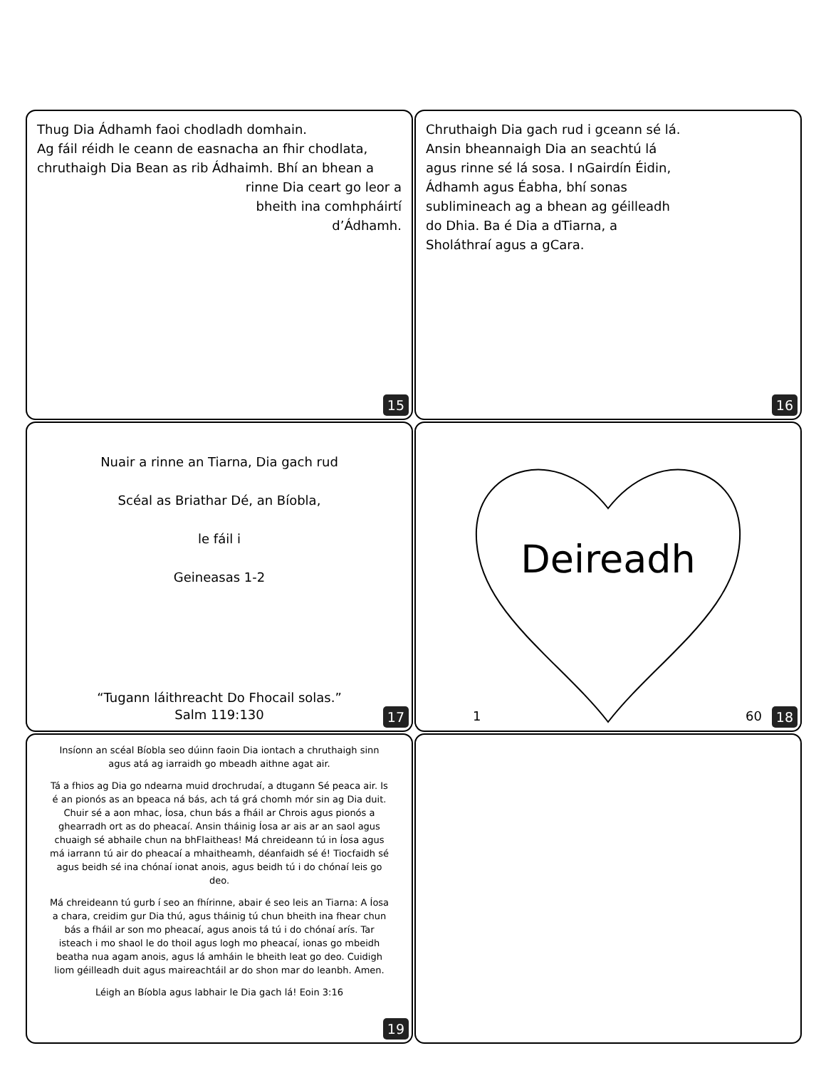Thug Dia Ádhamh faoi chodladh domhain.
Ag fáil réidh le ceann de easnacha an fhir chodlata, chruthaigh Dia Bean as rib Ádhaimh. Bhí an bhean a
rinne Dia ceart go leor a
bheith ina comhpháirtí
d’Ádhamh.
15
Chruthaigh Dia gach rud i gceann sé lá. Ansin bheannaigh Dia an seachtú lá agus rinne sé lá sosa. I nGairdín Éidin, Ádhamh agus Éabha, bhí sonas sublimineach ag a bhean ag géilleadh do Dhia. Ba é Dia a dTiarna, a Sholáthraí agus a gCara.
16
Nuair a rinne an Tiarna, Dia gach rud
Scéal as Briathar Dé, an Bíobla,
le fáil i
Geineasas 1-2
“Tugann láithreacht Do Fhocail solas.”
Salm 119:130
17
Deireadh
1 60 18
Insíonn an scéal Bíobla seo dúinn faoin Dia iontach a chruthaigh sinn agus atá ag iarraidh go mbeadh aithne agat air.
Tá a fhios ag Dia go ndearna muid drochrudaí, a dtugann Sé peaca air. Is é an pionós as an bpeaca ná bás, ach tá grá chomh mór sin ag Dia duit. Chuir sé a aon mhac, Íosa, chun bás a fháil ar Chrois agus pionós a ghearradh ort as do pheacaí. Ansin tháinig Íosa ar ais ar an saol agus chuaigh sé abhaile chun na bhFlaitheas! Má chreideann tú in Íosa agus má iarrann tú air do pheacaí a mhaitheamh, déanfaidh sé é! Tiocfaidh sé agus beidh sé ina chónaí ionat anois, agus beidh tú i do chónaí leis go deo.
Má chreideann tú gurb í seo an fhírinne, abair é seo leis an Tiarna: A Íosa a chara, creidim gur Dia thú, agus tháinig tú chun bheith ina fhear chun bás a fháil ar son mo pheacaí, agus anois tá tú i do chónaí arís. Tar isteach i mo shaol le do thoil agus logh mo pheacaí, ionas go mbeidh beatha nua agam anois, agus lá amháin le bheith leat go deo. Cuidigh liom géilleadh duit agus maireachtáil ar do shon mar do leanbh. Amen.
Léigh an Bíobla agus labhair le Dia gach lá! Eoin 3:16
19